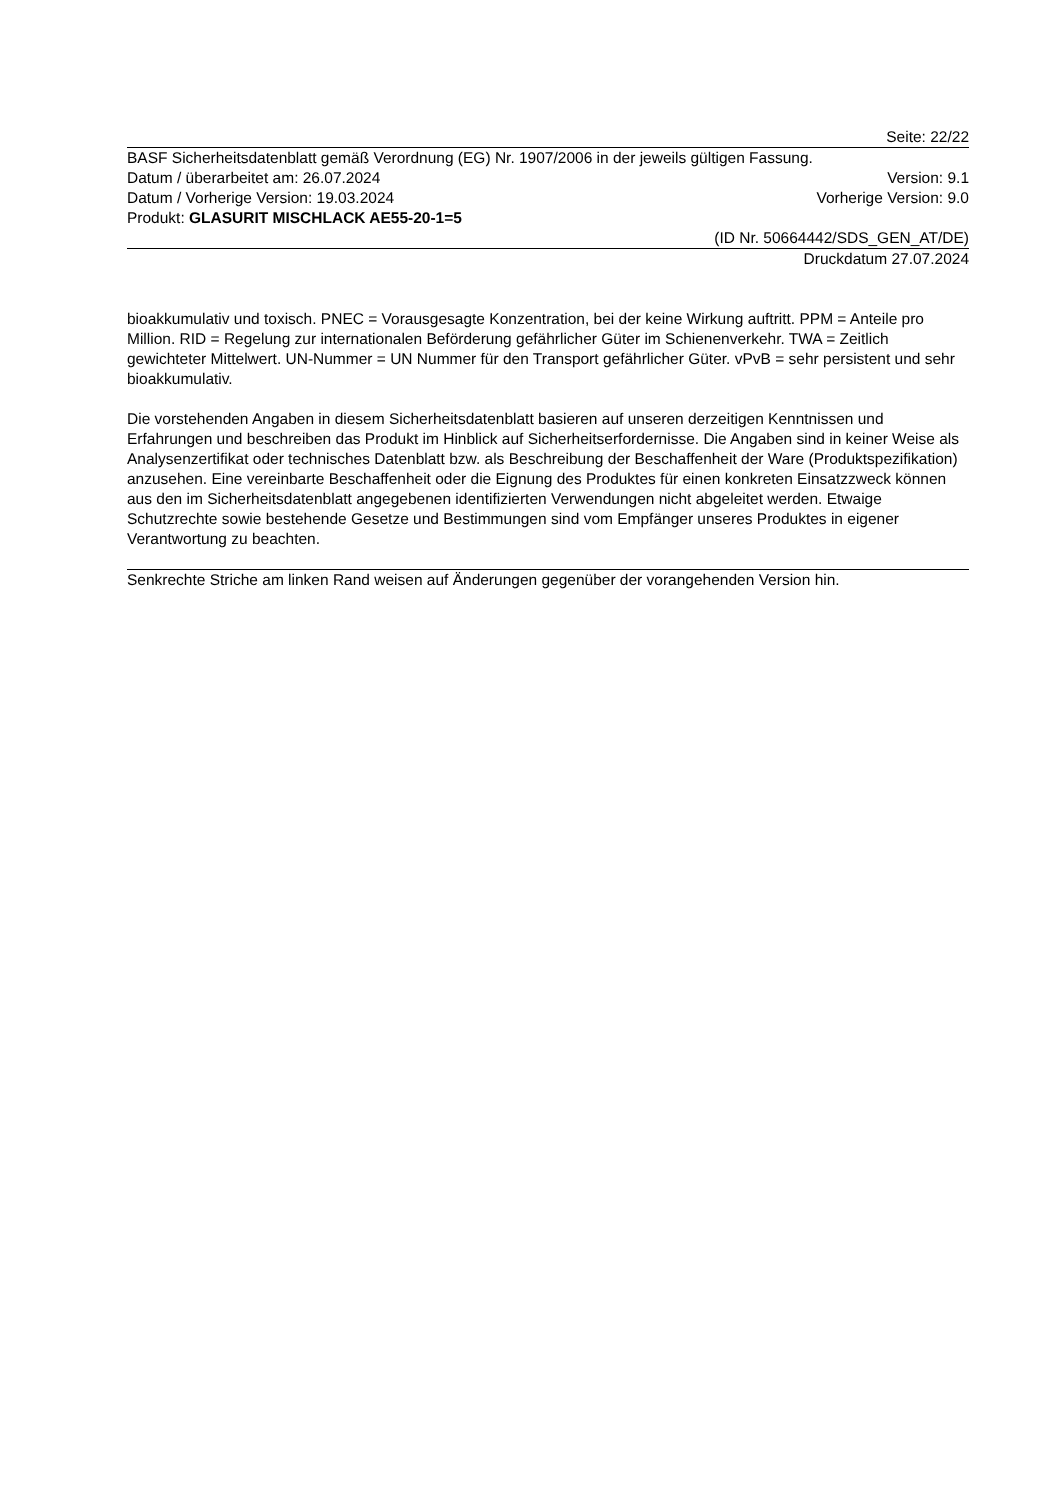Seite: 22/22
BASF Sicherheitsdatenblatt gemäß Verordnung (EG) Nr. 1907/2006 in der jeweils gültigen Fassung.
Datum / überarbeitet am: 26.07.2024 Version: 9.1
Datum / Vorherige Version: 19.03.2024 Vorherige Version: 9.0
Produkt: GLASURIT MISCHLACK AE55-20-1=5
(ID Nr. 50664442/SDS_GEN_AT/DE)
Druckdatum 27.07.2024
bioakkumulativ und toxisch. PNEC = Vorausgesagte Konzentration, bei der keine Wirkung auftritt. PPM = Anteile pro Million. RID = Regelung zur internationalen Beförderung gefährlicher Güter im Schienenverkehr. TWA = Zeitlich gewichteter Mittelwert. UN-Nummer = UN Nummer für den Transport gefährlicher Güter. vPvB = sehr persistent und sehr bioakkumulativ.
Die vorstehenden Angaben in diesem Sicherheitsdatenblatt basieren auf unseren derzeitigen Kenntnissen und Erfahrungen und beschreiben das Produkt im Hinblick auf Sicherheitserfordernisse. Die Angaben sind in keiner Weise als Analysenzertifikat oder technisches Datenblatt bzw. als Beschreibung der Beschaffenheit der Ware (Produktspezifikation) anzusehen. Eine vereinbarte Beschaffenheit oder die Eignung des Produktes für einen konkreten Einsatzzweck können aus den im Sicherheitsdatenblatt angegebenen identifizierten Verwendungen nicht abgeleitet werden. Etwaige Schutzrechte sowie bestehende Gesetze und Bestimmungen sind vom Empfänger unseres Produktes in eigener Verantwortung zu beachten.
Senkrechte Striche am linken Rand weisen auf Änderungen gegenüber der vorangehenden Version hin.